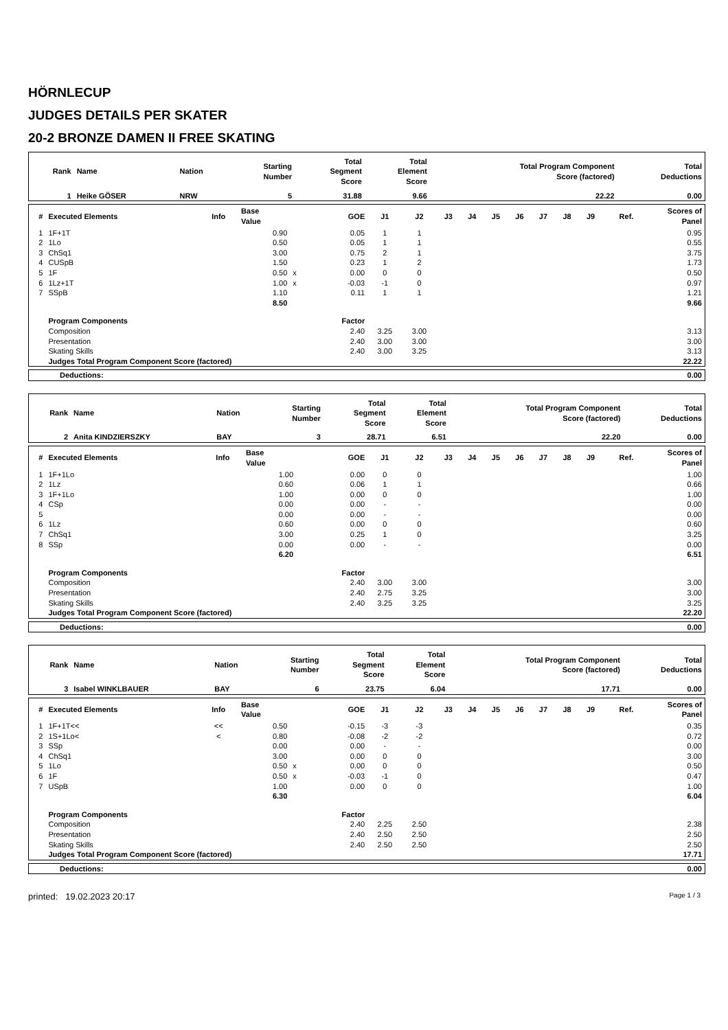HÖRNLECUP
JUDGES DETAILS PER SKATER
20-2 BRONZE DAMEN II FREE SKATING
| Rank | Name | Nation | Starting Number | Total Segment Score | Total Element Score | Total Program Component Score (factored) | Total Deductions |
| --- | --- | --- | --- | --- | --- | --- | --- |
| 1 | Heike GÖSER | NRW | 5 | 31.88 | 9.66 | 22.22 | 0.00 |
| # | Executed Elements | Info | Base Value | | GOE | J1 | J2 | J3 | J4 | J5 | J6 | J7 | J8 | J9 | Ref. | Scores of Panel |
| --- | --- | --- | --- | --- | --- | --- | --- | --- | --- | --- | --- | --- | --- | --- | --- | --- |
| 1 | 1F+1T | | 0.90 | | 0.05 | 1 | 1 | | | | | | | | | 0.95 |
| 2 | 1Lo | | 0.50 | | 0.05 | 1 | 1 | | | | | | | | | 0.55 |
| 3 | ChSq1 | | 3.00 | | 0.75 | 2 | 1 | | | | | | | | | 3.75 |
| 4 | CUSpB | | 1.50 | | 0.23 | 1 | 2 | | | | | | | | | 1.73 |
| 5 | 1F | | 0.50 | x | 0.00 | 0 | 0 | | | | | | | | | 0.50 |
| 6 | 1Lz+1T | | 1.00 | x | -0.03 | -1 | 0 | | | | | | | | | 0.97 |
| 7 | SSpB | | 1.10 | | 0.11 | 1 | 1 | | | | | | | | | 1.21 |
| | | | 8.50 | | | | | | | | | | | | | 9.66 |
| | Program Components | | | | Factor | | | | | | | | | | | |
| | Composition | | | | 2.40 | 3.25 | 3.00 | | | | | | | | | 3.13 |
| | Presentation | | | | 2.40 | 3.00 | 3.00 | | | | | | | | | 3.00 |
| | Skating Skills | | | | 2.40 | 3.00 | 3.25 | | | | | | | | | 3.13 |
| | Judges Total Program Component Score (factored) | | | | | | | | | | | | | | | 22.22 |
| Deductions: | 0.00 |
| Rank | Name | Nation | Starting Number | Total Segment Score | Total Element Score | Total Program Component Score (factored) | Total Deductions |
| --- | --- | --- | --- | --- | --- | --- | --- |
| 2 | Anita KINDZIERSZKY | BAY | 3 | 28.71 | 6.51 | 22.20 | 0.00 |
| # | Executed Elements | Info | Base Value | | GOE | J1 | J2 | J3 | J4 | J5 | J6 | J7 | J8 | J9 | Ref. | Scores of Panel |
| --- | --- | --- | --- | --- | --- | --- | --- | --- | --- | --- | --- | --- | --- | --- | --- | --- |
| 1 | 1F+1Lo | | 1.00 | | 0.00 | 0 | 0 | | | | | | | | | 1.00 |
| 2 | 1Lz | | 0.60 | | 0.06 | 1 | 1 | | | | | | | | | 0.66 |
| 3 | 1F+1Lo | | 1.00 | | 0.00 | 0 | 0 | | | | | | | | | 1.00 |
| 4 | CSp | | 0.00 | | 0.00 | - | - | | | | | | | | | 0.00 |
| 5 | | | 0.00 | | 0.00 | - | - | | | | | | | | | 0.00 |
| 6 | 1Lz | | 0.60 | | 0.00 | 0 | 0 | | | | | | | | | 0.60 |
| 7 | ChSq1 | | 3.00 | | 0.25 | 1 | 0 | | | | | | | | | 3.25 |
| 8 | SSp | | 0.00 | | 0.00 | - | - | | | | | | | | | 0.00 |
| | | | 6.20 | | | | | | | | | | | | | 6.51 |
| | Program Components | | | | Factor | | | | | | | | | | | |
| | Composition | | | | 2.40 | 3.00 | 3.00 | | | | | | | | | 3.00 |
| | Presentation | | | | 2.40 | 2.75 | 3.25 | | | | | | | | | 3.00 |
| | Skating Skills | | | | 2.40 | 3.25 | 3.25 | | | | | | | | | 3.25 |
| | Judges Total Program Component Score (factored) | | | | | | | | | | | | | | | 22.20 |
| Deductions: | 0.00 |
| Rank | Name | Nation | Starting Number | Total Segment Score | Total Element Score | Total Program Component Score (factored) | Total Deductions |
| --- | --- | --- | --- | --- | --- | --- | --- |
| 3 | Isabel WINKLBAUER | BAY | 6 | 23.75 | 6.04 | 17.71 | 0.00 |
| # | Executed Elements | Info | Base Value | | GOE | J1 | J2 | J3 | J4 | J5 | J6 | J7 | J8 | J9 | Ref. | Scores of Panel |
| --- | --- | --- | --- | --- | --- | --- | --- | --- | --- | --- | --- | --- | --- | --- | --- | --- |
| 1 | 1F+1T<< | << | 0.50 | | -0.15 | -3 | -3 | | | | | | | | | 0.35 |
| 2 | 1S+1Lo< | < | 0.80 | | -0.08 | -2 | -2 | | | | | | | | | 0.72 |
| 3 | SSp | | 0.00 | | 0.00 | - | - | | | | | | | | | 0.00 |
| 4 | ChSq1 | | 3.00 | | 0.00 | 0 | 0 | | | | | | | | | 3.00 |
| 5 | 1Lo | | 0.50 | x | 0.00 | 0 | 0 | | | | | | | | | 0.50 |
| 6 | 1F | | 0.50 | x | -0.03 | -1 | 0 | | | | | | | | | 0.47 |
| 7 | USpB | | 1.00 | | 0.00 | 0 | 0 | | | | | | | | | 1.00 |
| | | | 6.30 | | | | | | | | | | | | | 6.04 |
| | Program Components | | | | Factor | | | | | | | | | | | |
| | Composition | | | | 2.40 | 2.25 | 2.50 | | | | | | | | | 2.38 |
| | Presentation | | | | 2.40 | 2.50 | 2.50 | | | | | | | | | 2.50 |
| | Skating Skills | | | | 2.40 | 2.50 | 2.50 | | | | | | | | | 2.50 |
| | Judges Total Program Component Score (factored) | | | | | | | | | | | | | | | 17.71 |
| Deductions: | 0.00 |
printed: 19.02.2023 20:17 Page 1 / 3